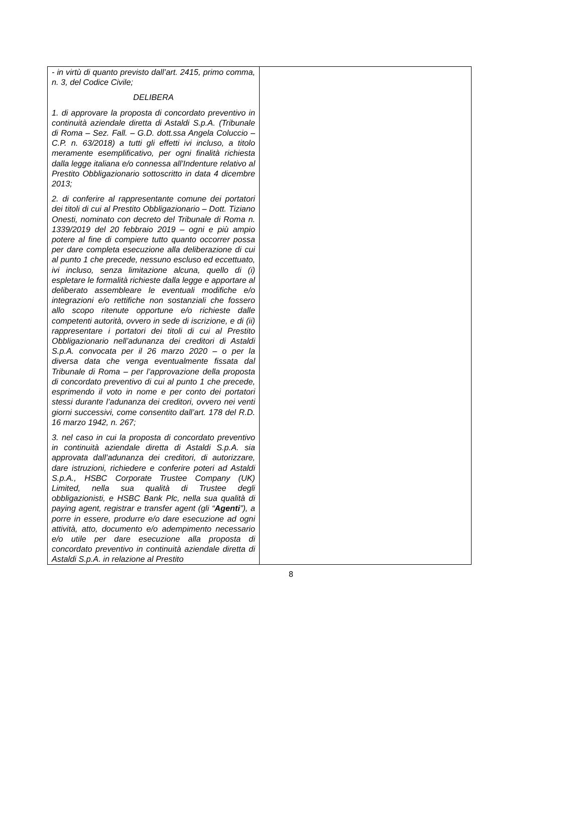| - in virtù di quanto previsto dall’art. 2415, primo comma, n. 3, del Codice Civile; DELIBERA 1. di approvare la proposta di concordato preventivo in continuità aziendale diretta di Astaldi S.p.A. (Tribunale di Roma – Sez. Fall. – G.D. dott.ssa Angela Coluccio – C.P. n. 63/2018) a tutti gli effetti ivi incluso, a titolo meramente esemplificativo, per ogni finalità richiesta dalla legge italiana e/o connessa all’Indenture relativo al Prestito Obbligazionario sottoscritto in data 4 dicembre 2013; 2. di conferire al rappresentante comune dei portatori dei titoli di cui al Prestito Obbligazionario – Dott. Tiziano Onesti, nominato con decreto del Tribunale di Roma n. 1339/2019 del 20 febbraio 2019 – ogni e più ampio potere al fine di compiere tutto quanto occorrer possa per dare completa esecuzione alla deliberazione di cui al punto 1 che precede, nessuno escluso ed eccettuato, ivi incluso, senza limitazione alcuna, quello di (i) espletare le formalità richieste dalla legge e apportare al deliberato assembleare le eventuali modifiche e/o integrazioni e/o rettifiche non sostanziali che fossero allo scopo ritenute opportune e/o richieste dalle competenti autorità, ovvero in sede di iscrizione, e di (ii) rappresentare i portatori dei titoli di cui al Prestito Obbligazionario nell’adunanza dei creditori di Astaldi S.p.A. convocata per il 26 marzo 2020 – o per la diversa data che venga eventualmente fissata dal Tribunale di Roma – per l’approvazione della proposta di concordato preventivo di cui al punto 1 che precede, esprimendo il voto in nome e per conto dei portatori stessi durante l’adunanza dei creditori, ovvero nei venti giorni successivi, come consentito dall’art. 178 del R.D. 16 marzo 1942, n. 267; 3. nel caso in cui la proposta di concordato preventivo in continuità aziendale diretta di Astaldi S.p.A. sia approvata dall’adunanza dei creditori, di autorizzare, dare istruzioni, richiedere e conferire poteri ad Astaldi S.p.A., HSBC Corporate Trustee Company (UK) Limited, nella sua qualità di Trustee degli obbligazionisti, e HSBC Bank Plc, nella sua qualità di paying agent, registrar e transfer agent (gli “ Agenti ”), a porre in essere, produrre e/o dare esecuzione ad ogni attività, atto, documento e/o adempimento necessario e/o utile per dare esecuzione alla proposta di concordato preventivo in continuità aziendale diretta di Astaldi S.p.A. in relazione al Prestito | |
8